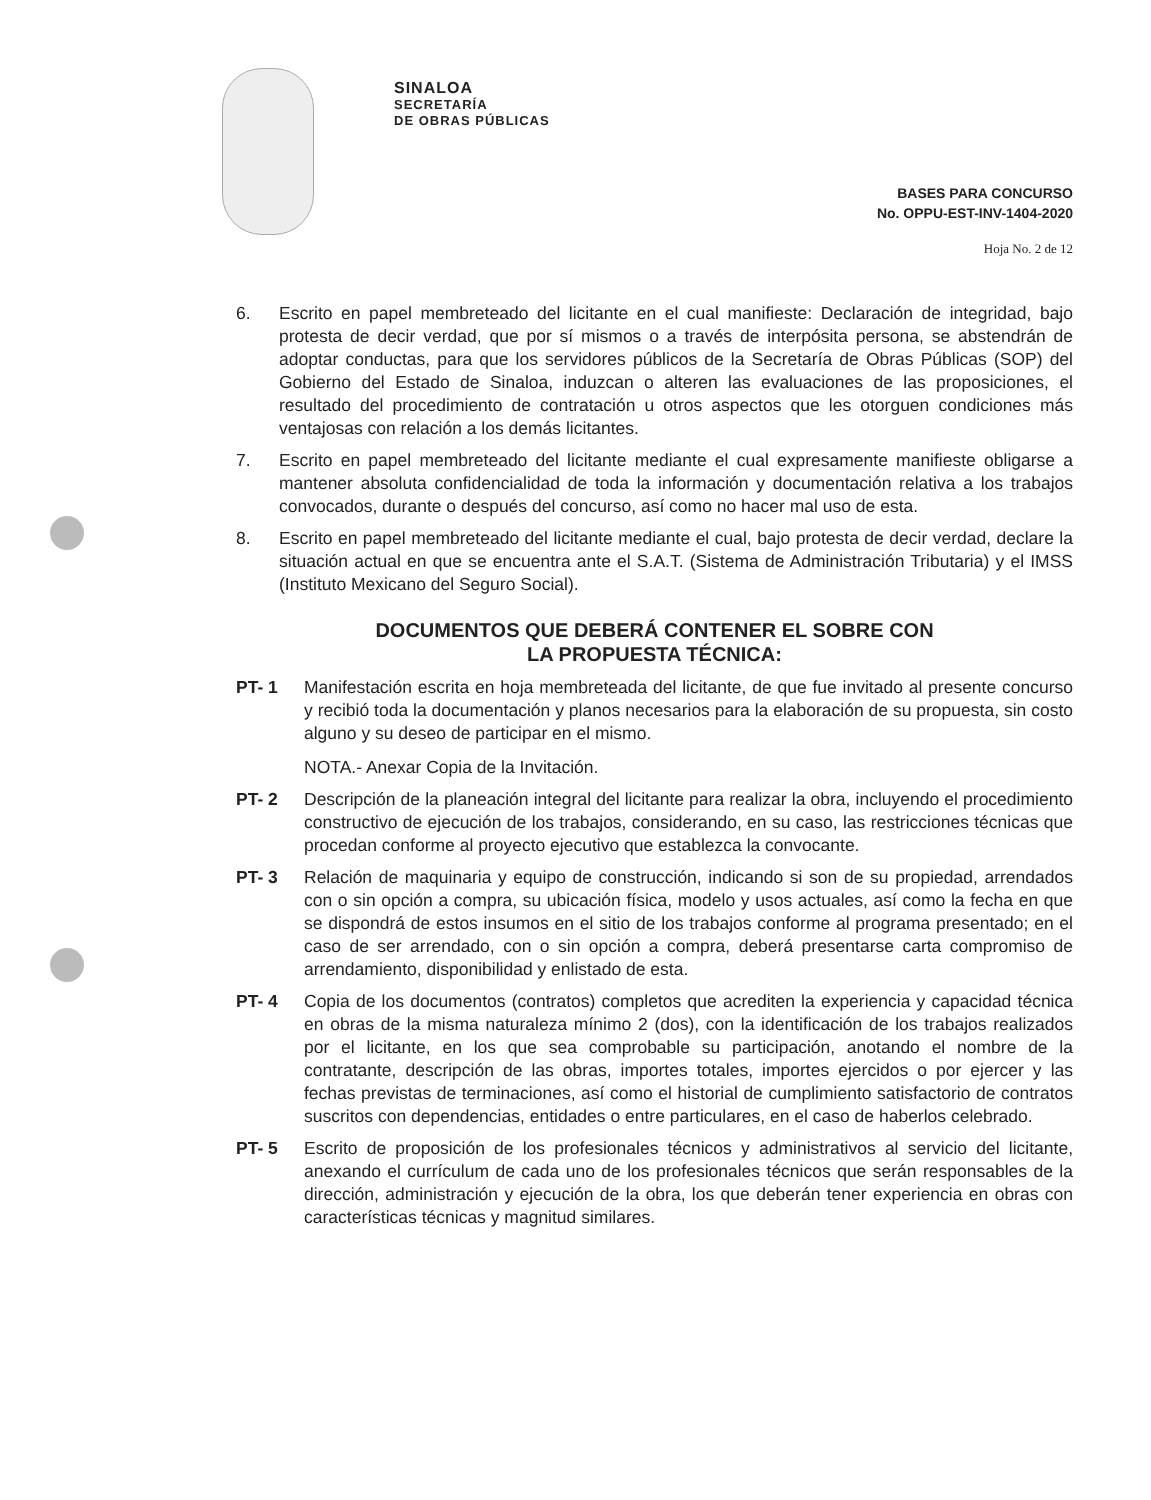SINALOA
SECRETARÍA
DE OBRAS PÚBLICAS
BASES PARA CONCURSO
No. OPPU-EST-INV-1404-2020
Hoja No. 2 de 12
6. Escrito en papel membreteado del licitante en el cual manifieste: Declaración de integridad, bajo protesta de decir verdad, que por sí mismos o a través de interpósita persona, se abstendrán de adoptar conductas, para que los servidores públicos de la Secretaría de Obras Públicas (SOP) del Gobierno del Estado de Sinaloa, induzcan o alteren las evaluaciones de las proposiciones, el resultado del procedimiento de contratación u otros aspectos que les otorguen condiciones más ventajosas con relación a los demás licitantes.
7. Escrito en papel membreteado del licitante mediante el cual expresamente manifieste obligarse a mantener absoluta confidencialidad de toda la información y documentación relativa a los trabajos convocados, durante o después del concurso, así como no hacer mal uso de esta.
8. Escrito en papel membreteado del licitante mediante el cual, bajo protesta de decir verdad, declare la situación actual en que se encuentra ante el S.A.T. (Sistema de Administración Tributaria) y el IMSS (Instituto Mexicano del Seguro Social).
DOCUMENTOS QUE DEBERÁ CONTENER EL SOBRE CON
LA PROPUESTA TÉCNICA:
PT- 1 Manifestación escrita en hoja membreteada del licitante, de que fue invitado al presente concurso y recibió toda la documentación y planos necesarios para la elaboración de su propuesta, sin costo alguno y su deseo de participar en el mismo.
NOTA.- Anexar Copia de la Invitación.
PT- 2 Descripción de la planeación integral del licitante para realizar la obra, incluyendo el procedimiento constructivo de ejecución de los trabajos, considerando, en su caso, las restricciones técnicas que procedan conforme al proyecto ejecutivo que establezca la convocante.
PT- 3 Relación de maquinaria y equipo de construcción, indicando si son de su propiedad, arrendados con o sin opción a compra, su ubicación física, modelo y usos actuales, así como la fecha en que se dispondrá de estos insumos en el sitio de los trabajos conforme al programa presentado; en el caso de ser arrendado, con o sin opción a compra, deberá presentarse carta compromiso de arrendamiento, disponibilidad y enlistado de esta.
PT- 4 Copia de los documentos (contratos) completos que acrediten la experiencia y capacidad técnica en obras de la misma naturaleza mínimo 2 (dos), con la identificación de los trabajos realizados por el licitante, en los que sea comprobable su participación, anotando el nombre de la contratante, descripción de las obras, importes totales, importes ejercidos o por ejercer y las fechas previstas de terminaciones, así como el historial de cumplimiento satisfactorio de contratos suscritos con dependencias, entidades o entre particulares, en el caso de haberlos celebrado.
PT- 5 Escrito de proposición de los profesionales técnicos y administrativos al servicio del licitante, anexando el currículum de cada uno de los profesionales técnicos que serán responsables de la dirección, administración y ejecución de la obra, los que deberán tener experiencia en obras con características técnicas y magnitud similares.